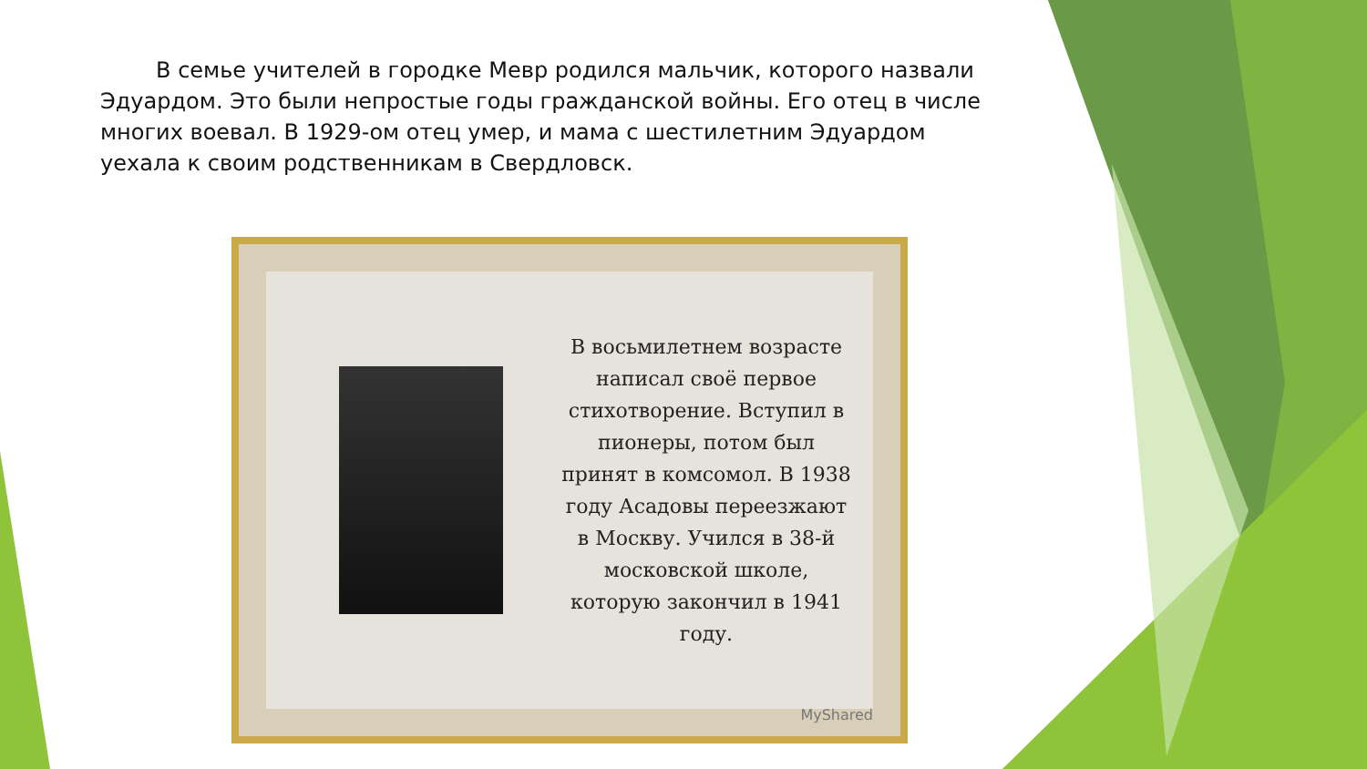В семье учителей в городке Мевр родился мальчик, которого назвали Эдуардом. Это были непростые годы гражданской войны. Его отец в числе многих воевал. В 1929-ом отец умер, и мама с шестилетним Эдуардом уехала к своим родственникам в Свердловск.
В восьмилетнем возрасте написал своё первое стихотворение. Вступил в пионеры, потом был принят в комсомол. В 1938 году Асадовы переезжают в Москву. Учился в 38-й московской школе, которую закончил в 1941 году.
MyShared